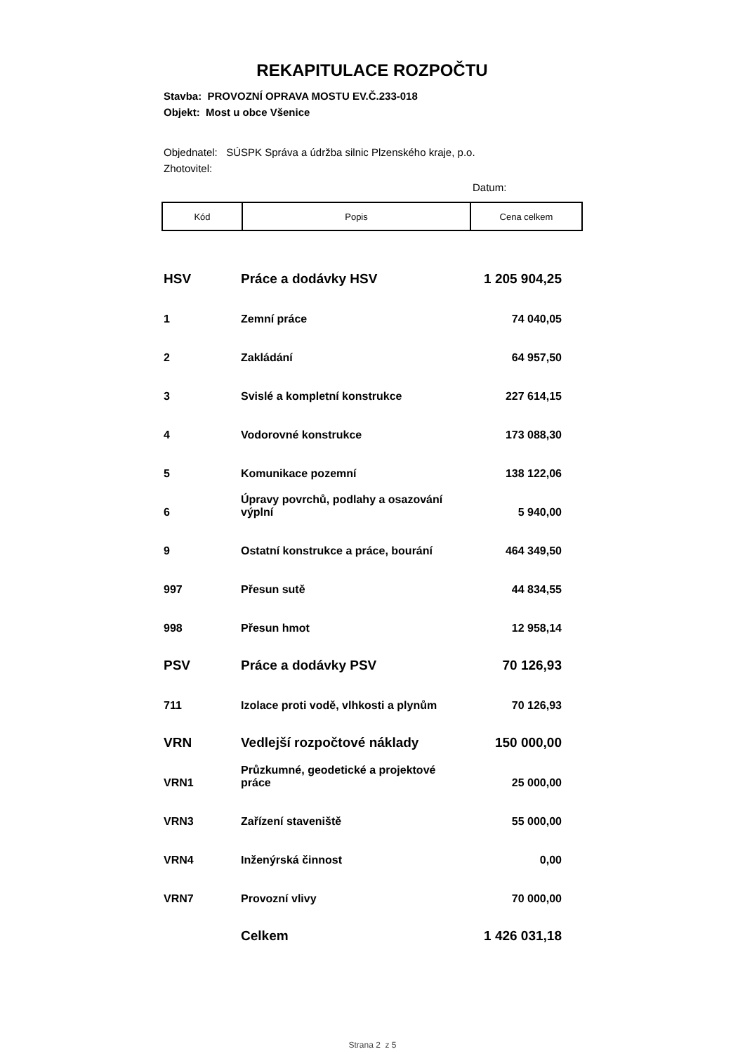REKAPITULACE ROZPOČTU
Stavba: PROVOZNÍ OPRAVA MOSTU EV.Č.233-018
Objekt: Most u obce Všenice
Objednatel: SÚSPK Správa a údržba silnic Plzenského kraje, p.o.
Zhotovitel:
Datum:
| Kód | Popis | Cena celkem |
| HSV | Práce a dodávky HSV | 1 205 904,25 |
| 1 | Zemní práce | 74 040,05 |
| 2 | Zakládání | 64 957,50 |
| 3 | Svislé a kompletní konstrukce | 227 614,15 |
| 4 | Vodorovné konstrukce | 173 088,30 |
| 5 | Komunikace pozemní | 138 122,06 |
| 6 | Úpravy povrchů, podlahy a osazování výplní | 5 940,00 |
| 9 | Ostatní konstrukce a práce, bourání | 464 349,50 |
| 997 | Přesun sutě | 44 834,55 |
| 998 | Přesun hmot | 12 958,14 |
| PSV | Práce a dodávky PSV | 70 126,93 |
| 711 | Izolace proti vodě, vlhkosti a plynům | 70 126,93 |
| VRN | Vedlejší rozpočtové náklady | 150 000,00 |
| VRN1 | Průzkumné, geodetické a projektové práce | 25 000,00 |
| VRN3 | Zařízení staveniště | 55 000,00 |
| VRN4 | Inženýrská činnost | 0,00 |
| VRN7 | Provozní vlivy | 70 000,00 |
| | Celkem | 1 426 031,18 |
Strana 2 z 5